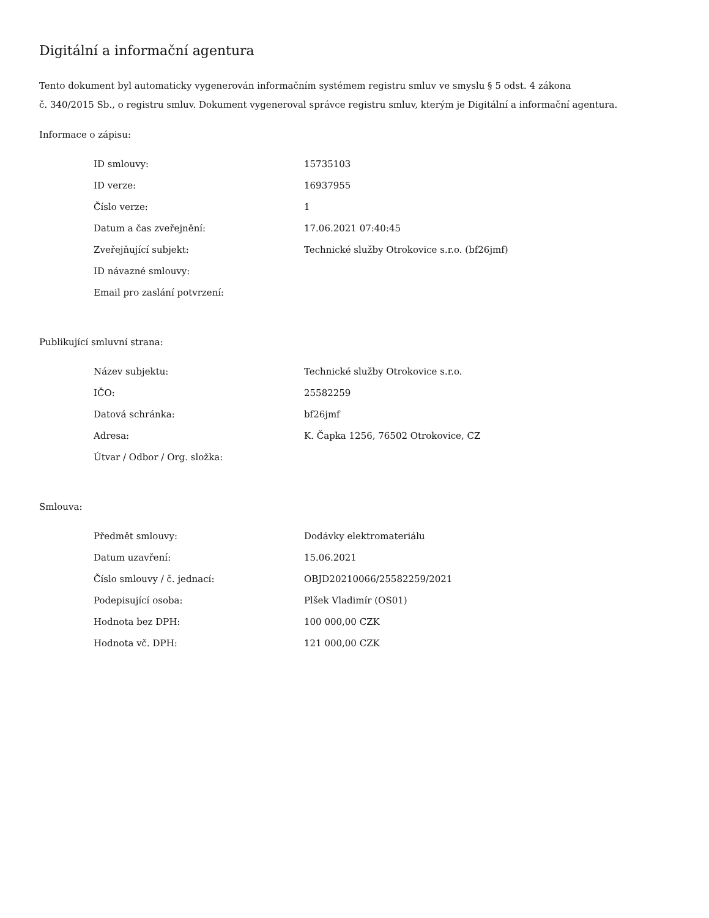Digitální a informační agentura
Tento dokument byl automaticky vygenerován informačním systémem registru smluv ve smyslu § 5 odst. 4 zákona
č. 340/2015 Sb., o registru smluv. Dokument vygeneroval správce registru smluv, kterým je Digitální a informační agentura.
Informace o zápisu:
| ID smlouvy: | 15735103 |
| ID verze: | 16937955 |
| Číslo verze: | 1 |
| Datum a čas zveřejnění: | 17.06.2021 07:40:45 |
| Zveřejňující subjekt: | Technické služby Otrokovice s.r.o. (bf26jmf) |
| ID návazné smlouvy: | |
| Email pro zaslání potvrzení: | |
Publikující smluvní strana:
| Název subjektu: | Technické služby Otrokovice s.r.o. |
| IČO: | 25582259 |
| Datová schránka: | bf26jmf |
| Adresa: | K. Čapka 1256, 76502 Otrokovice, CZ |
| Útvar / Odbor / Org. složka: | |
Smlouva:
| Předmět smlouvy: | Dodávky elektromateriálu |
| Datum uzavření: | 15.06.2021 |
| Číslo smlouvy / č. jednací: | OBJD20210066/25582259/2021 |
| Podepisující osoba: | Plšek Vladimír (OS01) |
| Hodnota bez DPH: | 100 000,00 CZK |
| Hodnota vč. DPH: | 121 000,00 CZK |